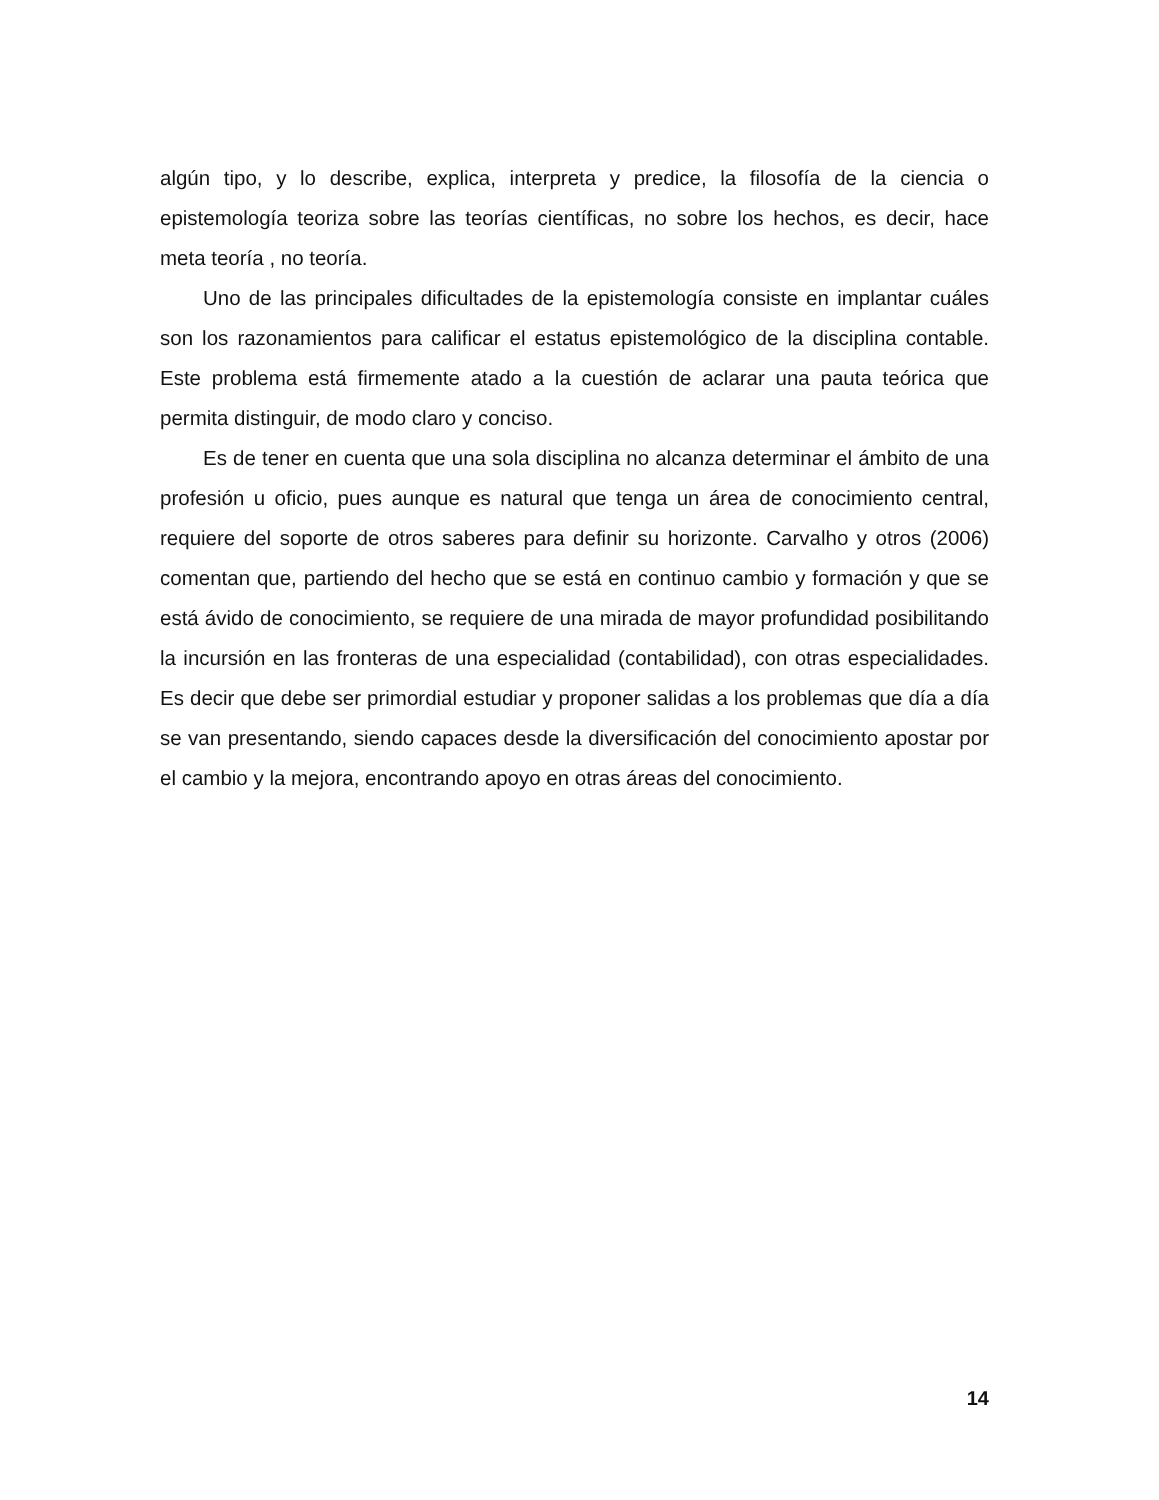algún tipo, y lo describe, explica, interpreta y predice, la filosofía de la ciencia o epistemología teoriza sobre las teorías científicas, no sobre los hechos, es decir, hace meta teoría , no teoría.
Uno de las principales dificultades de la epistemología consiste en implantar cuáles son los razonamientos para calificar el estatus epistemológico de la disciplina contable. Este problema está firmemente atado a la cuestión de aclarar una pauta teórica que permita distinguir, de modo claro y conciso.
Es de tener en cuenta que una sola disciplina no alcanza determinar el ámbito de una profesión u oficio, pues aunque es natural que tenga un área de conocimiento central, requiere del soporte de otros saberes para definir su horizonte. Carvalho y otros (2006) comentan que, partiendo del hecho que se está en continuo cambio y formación y que se está ávido de conocimiento, se requiere de una mirada de mayor profundidad posibilitando la incursión en las fronteras de una especialidad (contabilidad), con otras especialidades. Es decir que debe ser primordial estudiar y proponer salidas a los problemas que día a día se van presentando, siendo capaces desde la diversificación del conocimiento apostar por el cambio y la mejora, encontrando apoyo en otras áreas del conocimiento.
14